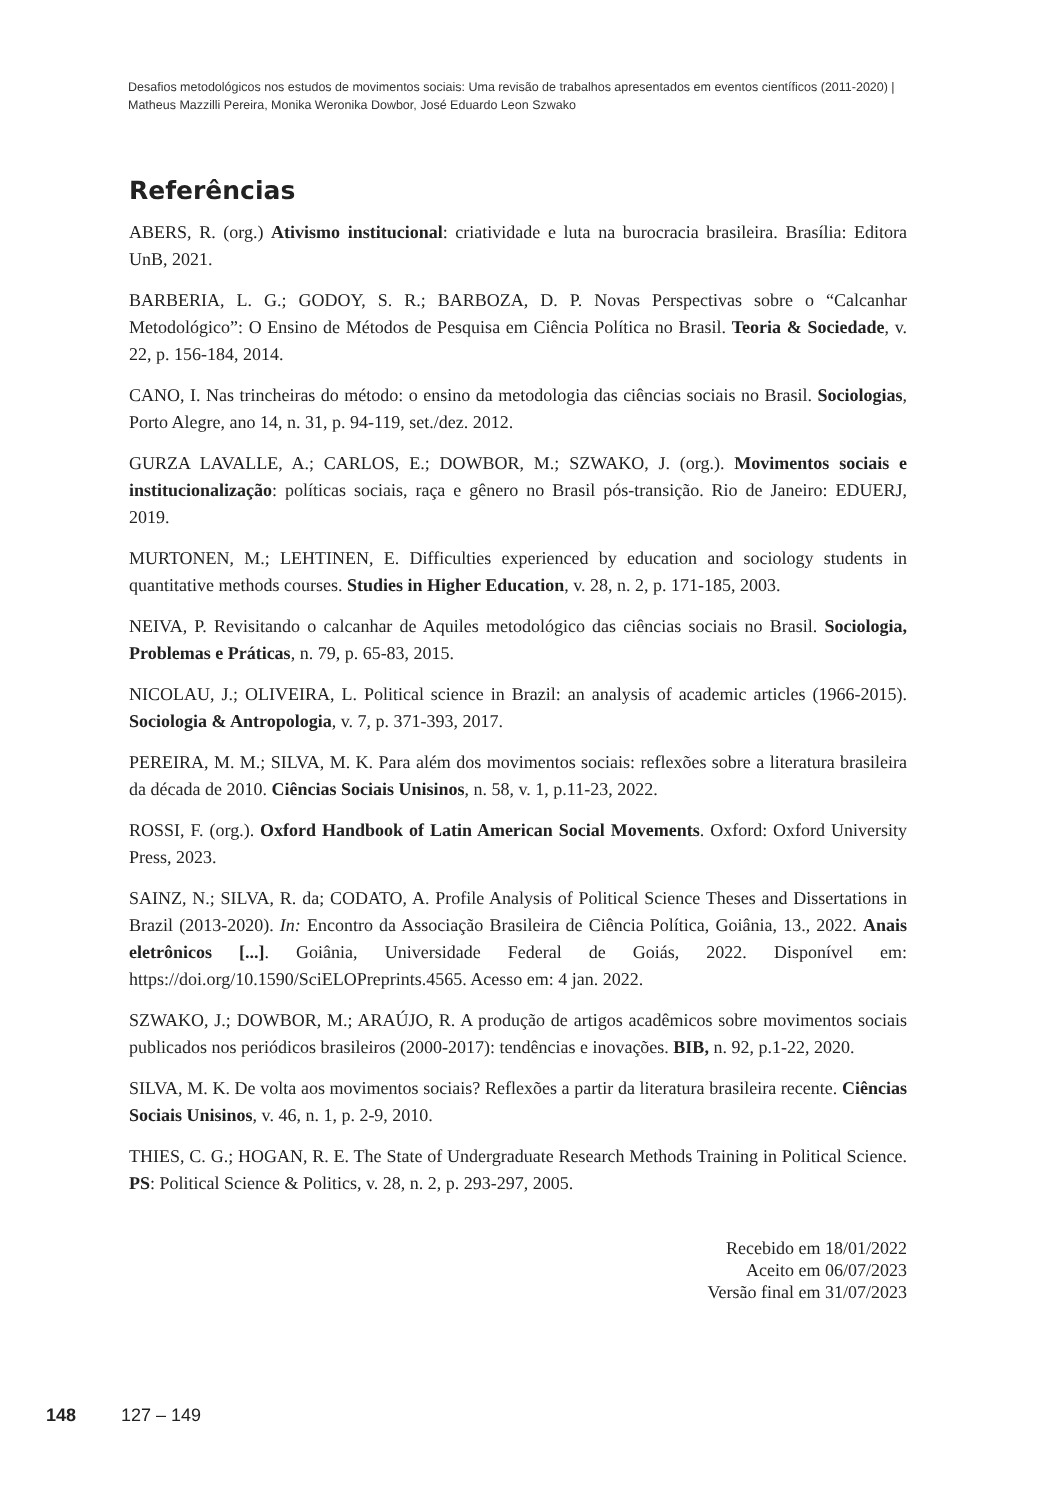Desafios metodológicos nos estudos de movimentos sociais: Uma revisão de trabalhos apresentados em eventos científicos (2011-2020) | Matheus Mazzilli Pereira, Monika Weronika Dowbor, José Eduardo Leon Szwako
Referências
ABERS, R. (org.) Ativismo institucional: criatividade e luta na burocracia brasileira. Brasília: Editora UnB, 2021.
BARBERIA, L. G.; GODOY, S. R.; BARBOZA, D. P. Novas Perspectivas sobre o “Calcanhar Metodológico”: O Ensino de Métodos de Pesquisa em Ciência Política no Brasil. Teoria & Sociedade, v. 22, p. 156-184, 2014.
CANO, I. Nas trincheiras do método: o ensino da metodologia das ciências sociais no Brasil. Sociologias, Porto Alegre, ano 14, n. 31, p. 94-119, set./dez. 2012.
GURZA LAVALLE, A.; CARLOS, E.; DOWBOR, M.; SZWAKO, J. (org.). Movimentos sociais e institucionalização: políticas sociais, raça e gênero no Brasil pós-transição. Rio de Janeiro: EDUERJ, 2019.
MURTONEN, M.; LEHTINEN, E. Difficulties experienced by education and sociology students in quantitative methods courses. Studies in Higher Education, v. 28, n. 2, p. 171-185, 2003.
NEIVA, P. Revisitando o calcanhar de Aquiles metodológico das ciências sociais no Brasil. Sociologia, Problemas e Práticas, n. 79, p. 65-83, 2015.
NICOLAU, J.; OLIVEIRA, L. Political science in Brazil: an analysis of academic articles (1966-2015). Sociologia & Antropologia, v. 7, p. 371-393, 2017.
PEREIRA, M. M.; SILVA, M. K. Para além dos movimentos sociais: reflexões sobre a literatura brasileira da década de 2010. Ciências Sociais Unisinos, n. 58, v. 1, p.11-23, 2022.
ROSSI, F. (org.). Oxford Handbook of Latin American Social Movements. Oxford: Oxford University Press, 2023.
SAINZ, N.; SILVA, R. da; CODATO, A. Profile Analysis of Political Science Theses and Dissertations in Brazil (2013-2020). In: Encontro da Associação Brasileira de Ciência Política, Goiânia, 13., 2022. Anais eletrônicos [...]. Goiânia, Universidade Federal de Goiás, 2022. Disponível em: https://doi.org/10.1590/SciELOPreprints.4565. Acesso em: 4 jan. 2022.
SZWAKO, J.; DOWBOR, M.; ARAÚJO, R. A produção de artigos acadêmicos sobre movimentos sociais publicados nos periódicos brasileiros (2000-2017): tendências e inovações. BIB, n. 92, p.1-22, 2020.
SILVA, M. K. De volta aos movimentos sociais? Reflexões a partir da literatura brasileira recente. Ciências Sociais Unisinos, v. 46, n. 1, p. 2-9, 2010.
THIES, C. G.; HOGAN, R. E. The State of Undergraduate Research Methods Training in Political Science. PS: Political Science & Politics, v. 28, n. 2, p. 293-297, 2005.
Recebido em 18/01/2022
Aceito em 06/07/2023
Versão final em 31/07/2023
148 127 – 149